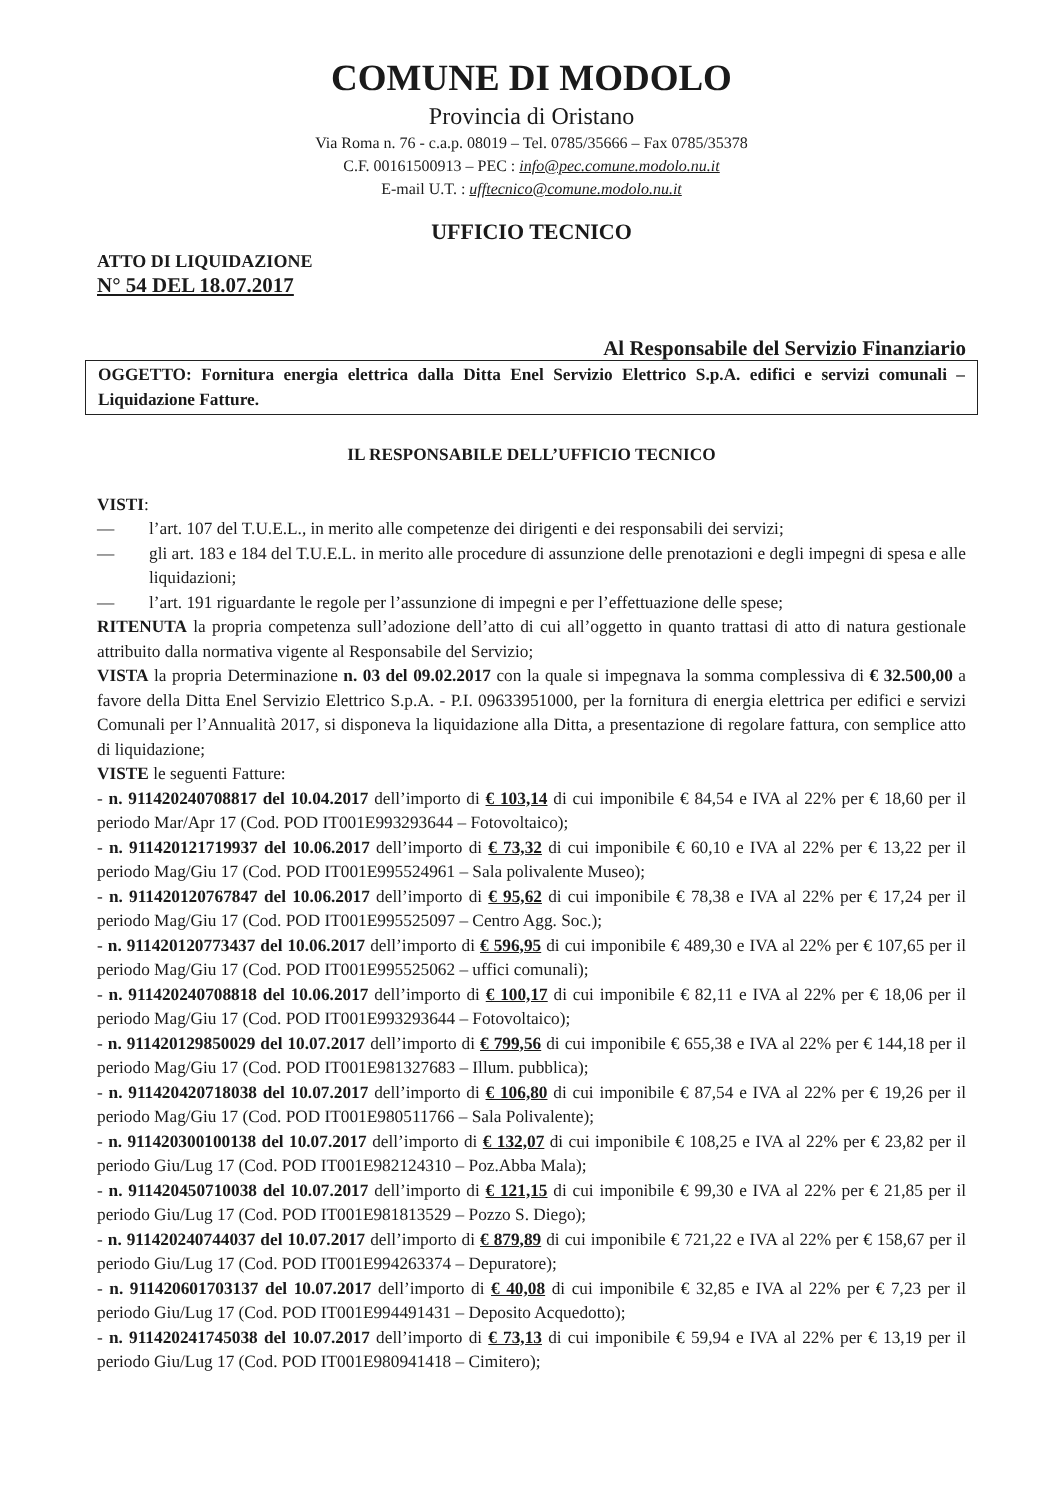COMUNE DI MODOLO
Provincia di Oristano
Via Roma n. 76 - c.a.p. 08019 – Tel. 0785/35666 – Fax 0785/35378
C.F. 00161500913 – PEC : info@pec.comune.modolo.nu.it
E-mail U.T. : ufftecnico@comune.modolo.nu.it
UFFICIO TECNICO
ATTO DI LIQUIDAZIONE
N° 54 DEL 18.07.2017
Al Responsabile del Servizio Finanziario
OGGETTO: Fornitura energia elettrica dalla Ditta Enel Servizio Elettrico S.p.A. edifici e servizi comunali – Liquidazione Fatture.
IL RESPONSABILE DELL’UFFICIO TECNICO
VISTI:
— l’art. 107 del T.U.E.L., in merito alle competenze dei dirigenti e dei responsabili dei servizi;
— gli art. 183 e 184 del T.U.E.L. in merito alle procedure di assunzione delle prenotazioni e degli impegni di spesa e alle liquidazioni;
— l’art. 191 riguardante le regole per l’assunzione di impegni e per l’effettuazione delle spese;
RITENUTA la propria competenza sull’adozione dell’atto di cui all’oggetto in quanto trattasi di atto di natura gestionale attribuito dalla normativa vigente al Responsabile del Servizio;
VISTA la propria Determinazione n. 03 del 09.02.2017 con la quale si impegnava la somma complessiva di € 32.500,00 a favore della Ditta Enel Servizio Elettrico S.p.A. - P.I. 09633951000, per la fornitura di energia elettrica per edifici e servizi Comunali per l’Annualità 2017, si disponeva la liquidazione alla Ditta, a presentazione di regolare fattura, con semplice atto di liquidazione;
VISTE le seguenti Fatture:
- n. 911420240708817 del 10.04.2017 dell’importo di € 103,14 di cui imponibile € 84,54 e IVA al 22% per € 18,60 per il periodo Mar/Apr 17 (Cod. POD IT001E993293644 – Fotovoltaico);
- n. 911420121719937 del 10.06.2017 dell’importo di € 73,32 di cui imponibile € 60,10 e IVA al 22% per € 13,22 per il periodo Mag/Giu 17 (Cod. POD IT001E995524961 – Sala polivalente Museo);
- n. 911420120767847 del 10.06.2017 dell’importo di € 95,62 di cui imponibile € 78,38 e IVA al 22% per € 17,24 per il periodo Mag/Giu 17 (Cod. POD IT001E995525097 – Centro Agg. Soc.);
- n. 911420120773437 del 10.06.2017 dell’importo di € 596,95 di cui imponibile € 489,30 e IVA al 22% per € 107,65 per il periodo Mag/Giu 17 (Cod. POD IT001E995525062 – uffici comunali);
- n. 911420240708818 del 10.06.2017 dell’importo di € 100,17 di cui imponibile € 82,11 e IVA al 22% per € 18,06 per il periodo Mag/Giu 17 (Cod. POD IT001E993293644 – Fotovoltaico);
- n. 911420129850029 del 10.07.2017 dell’importo di € 799,56 di cui imponibile € 655,38 e IVA al 22% per € 144,18 per il periodo Mag/Giu 17 (Cod. POD IT001E981327683 – Illum. pubblica);
- n. 911420420718038 del 10.07.2017 dell’importo di € 106,80 di cui imponibile € 87,54 e IVA al 22% per € 19,26 per il periodo Mag/Giu 17 (Cod. POD IT001E980511766 – Sala Polivalente);
- n. 911420300100138 del 10.07.2017 dell’importo di € 132,07 di cui imponibile € 108,25 e IVA al 22% per € 23,82 per il periodo Giu/Lug 17 (Cod. POD IT001E982124310 – Poz.Abba Mala);
- n. 911420450710038 del 10.07.2017 dell’importo di € 121,15 di cui imponibile € 99,30 e IVA al 22% per € 21,85 per il periodo Giu/Lug 17 (Cod. POD IT001E981813529 – Pozzo S. Diego);
- n. 911420240744037 del 10.07.2017 dell’importo di € 879,89 di cui imponibile € 721,22 e IVA al 22% per € 158,67 per il periodo Giu/Lug 17 (Cod. POD IT001E994263374 – Depuratore);
- n. 911420601703137 del 10.07.2017 dell’importo di € 40,08 di cui imponibile € 32,85 e IVA al 22% per € 7,23 per il periodo Giu/Lug 17 (Cod. POD IT001E994491431 – Deposito Acquedotto);
- n. 911420241745038 del 10.07.2017 dell’importo di € 73,13 di cui imponibile € 59,94 e IVA al 22% per € 13,19 per il periodo Giu/Lug 17 (Cod. POD IT001E980941418 – Cimitero);